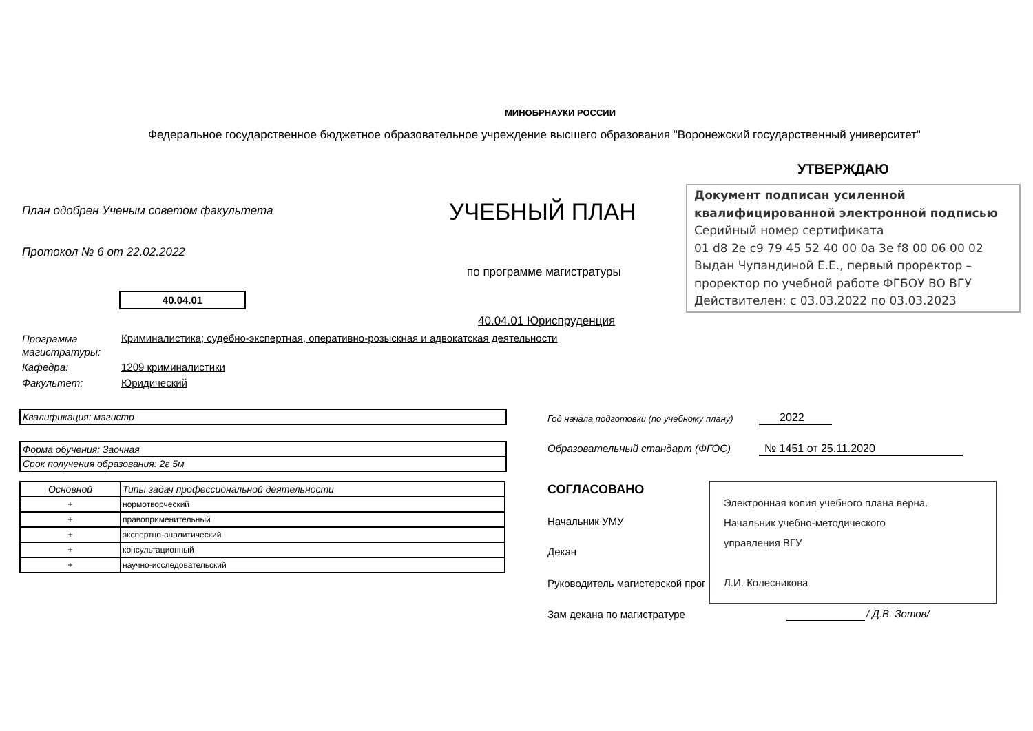МИНОБРНАУКИ РОССИИ
Федеральное государственное бюджетное образовательное учреждение высшего образования "Воронежский государственный университет"
УТВЕРЖДАЮ
Документ подписан усиленной квалифицированной электронной подписью
Серийный номер сертификата
01 d8 2e c9 79 45 52 40 00 0a 3e f8 00 06 00 02
Выдан Чупандиной Е.Е., первый проректор – проректор по учебной работе ФГБОУ ВО ВГУ
Действителен: с 03.03.2022 по 03.03.2023
План одобрен Ученым советом факультета
УЧЕБНЫЙ ПЛАН
Протокол № 6 от 22.02.2022
по программе магистратуры
40.04.01
40.04.01 Юриспруденция
Программа
магистратуры:
Криминалистика; судебно-экспертная, оперативно-розыскная и адвокатская деятельности
Кафедра: 1209 криминалистики
Факультет: Юридический
Квалификация: магистр
Форма обучения: Заочная
Срок получения образования: 2г 5м
| Основной | Типы задач профессиональной деятельности |
| + | нормотворческий |
| + | правоприменительный |
| + | экспертно-аналитический |
| + | консультационный |
| + | научно-исследовательский |
Год начала подготовки (по учебному плану)
2022
Образовательный стандарт (ФГОС)
№ 1451 от 25.11.2020
СОГЛАСОВАНО
Начальник УМУ
Декан
Руководитель магистерской прог
Электронная копия учебного плана верна.
Начальник учебно-методического
управления ВГУ
Л.И. Колесникова
Зам декана по магистратуре / Д.В. Зотов/